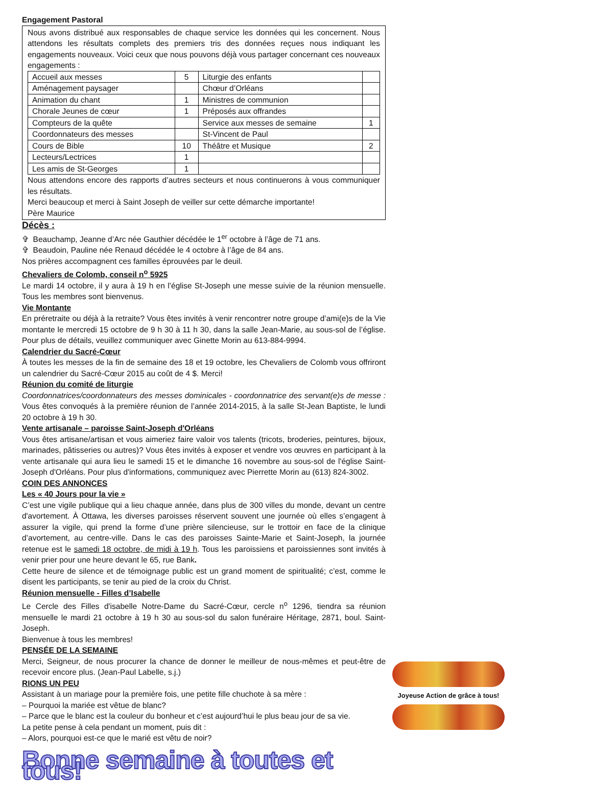Engagement Pastoral
Nous avons distribué aux responsables de chaque service les données qui les concernent. Nous attendons les résultats complets des premiers tris des données reçues nous indiquant les engagements nouveaux. Voici ceux que nous pouvons déjà vous partager concernant ces nouveaux engagements :
| Accueil aux messes | 5 | Liturgie des enfants | |
| Aménagement paysager | | Chœur d’Orléans | |
| Animation du chant | 1 | Ministres de communion | |
| Chorale Jeunes de cœur | 1 | Préposés aux offrandes | |
| Compteurs de la quête | | Service aux messes de semaine | 1 |
| Coordonnateurs des messes | | St-Vincent de Paul | |
| Cours de Bible | 10 | Théâtre et Musique | 2 |
| Lecteurs/Lectrices | 1 | | |
| Les amis de St-Georges | 1 | | |
Nous attendons encore des rapports d’autres secteurs et nous continuerons à vous communiquer les résultats.
Merci beaucoup et merci à Saint Joseph de veiller sur cette démarche importante!
Père Maurice
Décès :
✞ Beauchamp, Jeanne d’Arc née Gauthier décédée le 1<sup>er</sup> octobre à l’âge de 71 ans.
✞ Beaudoin, Pauline née Renaud décédée le 4 octobre à l’âge de 84 ans.
Nos prières accompagnent ces familles éprouvées par le deuil.
Chevaliers de Colomb, conseil n<sup>o</sup> 5925
Le mardi 14 octobre, il y aura à 19 h en l’église St-Joseph une messe suivie de la réunion mensuelle. Tous les membres sont bienvenus.
Vie Montante
En préretraite ou déjà à la retraite? Vous êtes invités à venir rencontrer notre groupe d’ami(e)s de la Vie montante le mercredi 15 octobre de 9 h 30 à 11 h 30, dans la salle Jean-Marie, au sous-sol de l’église. Pour plus de détails, veuillez communiquer avec Ginette Morin au 613-884-9994.
Calendrier du Sacré-Cœur
À toutes les messes de la fin de semaine des 18 et 19 octobre, les Chevaliers de Colomb vous offriront un calendrier du Sacré-Cœur 2015 au coût de 4 $. Merci!
Réunion du comité de liturgie
Coordonnatrices/coordonnateurs des messes dominicales - coordonnatrice des servant(e)s de messe : Vous êtes convoqués à la première réunion de l’année 2014-2015, à la salle St-Jean Baptiste, le lundi 20 octobre à 19 h 30.
Vente artisanale – paroisse Saint-Joseph d'Orléans
Vous êtes artisane/artisan et vous aimeriez faire valoir vos talents (tricots, broderies, peintures, bijoux, marinades, pâtisseries ou autres)? Vous êtes invités à exposer et vendre vos œuvres en participant à la vente artisanale qui aura lieu le samedi 15 et le dimanche 16 novembre au sous-sol de l'église Saint-Joseph d'Orléans. Pour plus d'informations, communiquez avec Pierrette Morin au (613) 824-3002.
COIN DES ANNONCES
Les « 40 Jours pour la vie »
C’est une vigile publique qui a lieu chaque année, dans plus de 300 villes du monde, devant un centre d'avortement. À Ottawa, les diverses paroisses réservent souvent une journée où elles s’engagent à assurer la vigile, qui prend la forme d’une prière silencieuse, sur le trottoir en face de la clinique d’avortement, au centre-ville. Dans le cas des paroisses Sainte-Marie et Saint-Joseph, la journée retenue est le samedi 18 octobre, de midi à 19 h. Tous les paroissiens et paroissiennes sont invités à venir prier pour une heure devant le 65, rue Bank.
Cette heure de silence et de témoignage public est un grand moment de spiritualité; c’est, comme le disent les participants, se tenir au pied de la croix du Christ.
Réunion mensuelle - Filles d’Isabelle
Le Cercle des Filles d'isabelle Notre-Dame du Sacré-Cœur, cercle n<sup>o</sup> 1296, tiendra sa réunion mensuelle le mardi 21 octobre à 19 h 30 au sous-sol du salon funéraire Héritage, 2871, boul. Saint-Joseph.
Bienvenue à tous les membres!
PENSÉE DE LA SEMAINE
Merci, Seigneur, de nous procurer la chance de donner le meilleur de nous-mêmes et peut-être de recevoir encore plus. (Jean-Paul Labelle, s.j.)
RIONS UN PEU
Assistant à un mariage pour la première fois, une petite fille chuchote à sa mère :
– Pourquoi la mariée est vêtue de blanc?
– Parce que le blanc est la couleur du bonheur et c’est aujourd’hui le plus beau jour de sa vie.
La petite pense à cela pendant un moment, puis dit :
– Alors, pourquoi est-ce que le marié est vêtu de noir?
Bonne semaine à toutes et tous!
Joyeuse Action de grâce à tous!